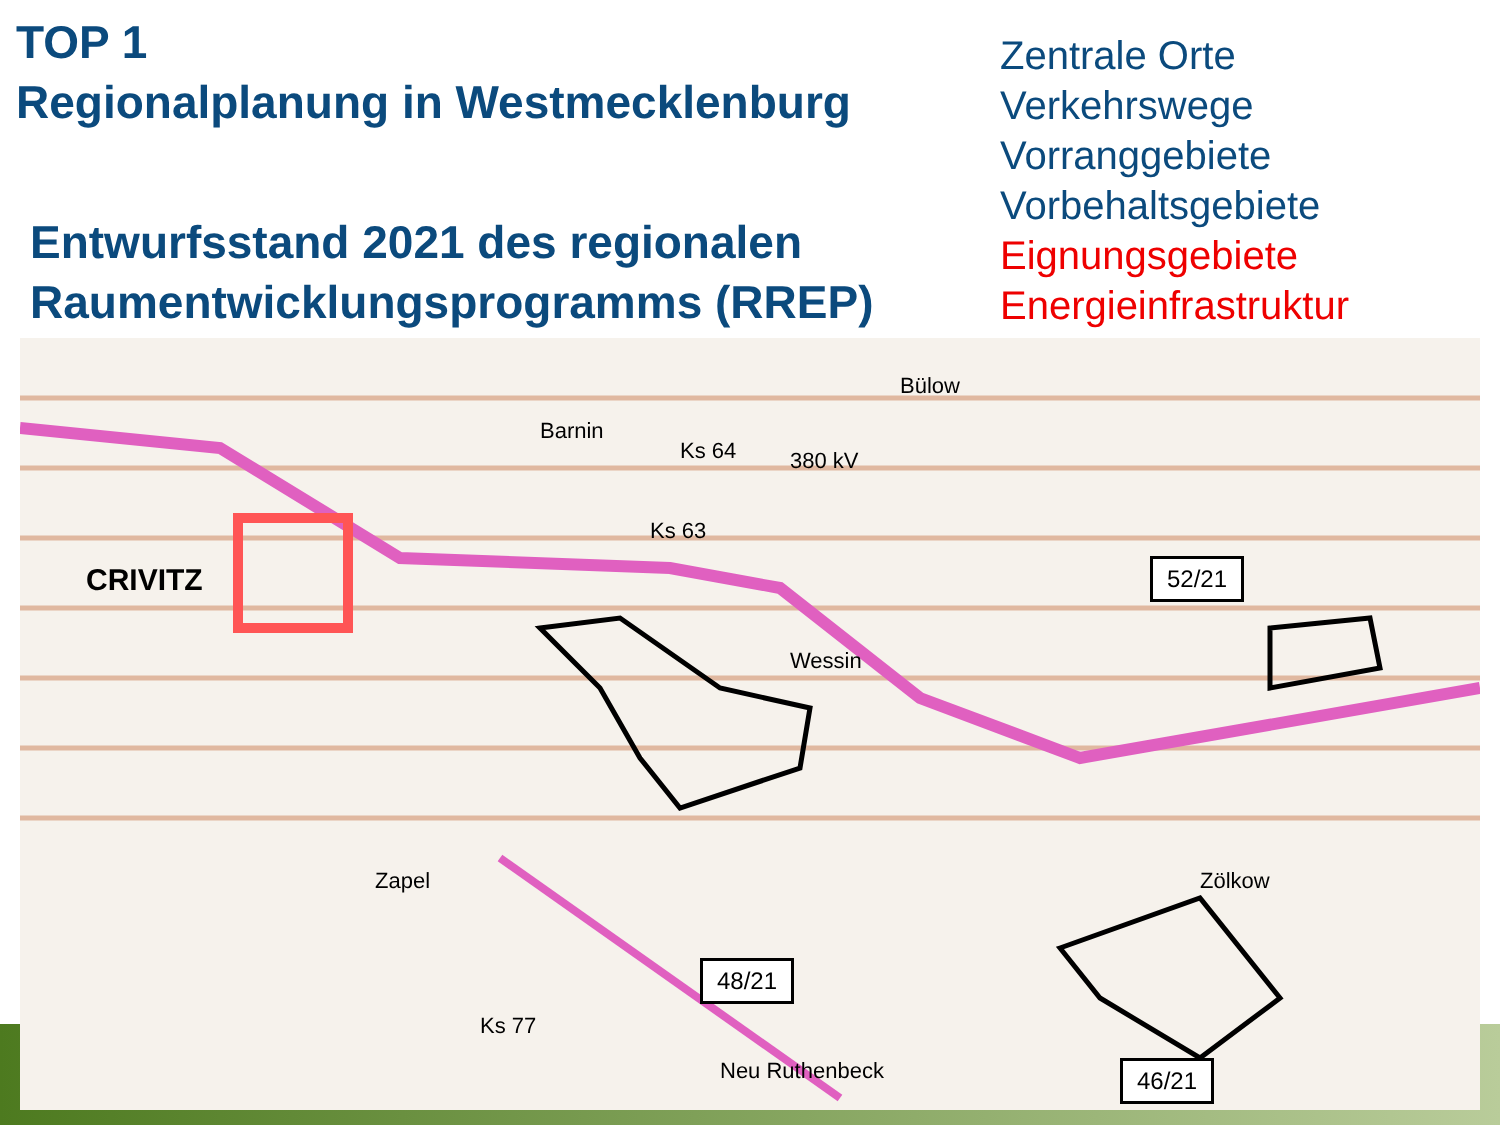TOP 1
Regionalplanung in Westmecklenburg
Entwurfsstand 2021 des regionalen
Raumentwicklungsprogramms (RREP)
Zentrale Orte
Verkehrswege
Vorranggebiete
Vorbehaltsgebiete
Eignungsgebiete
Energieinfrastruktur
CRIVITZ
Barnin
380 kV
Bülow
Wessin
Zapel
Neu Ruthenbeck
Zölkow
Ks 77
Ks 64
Ks 63
52/21
48/21
46/21